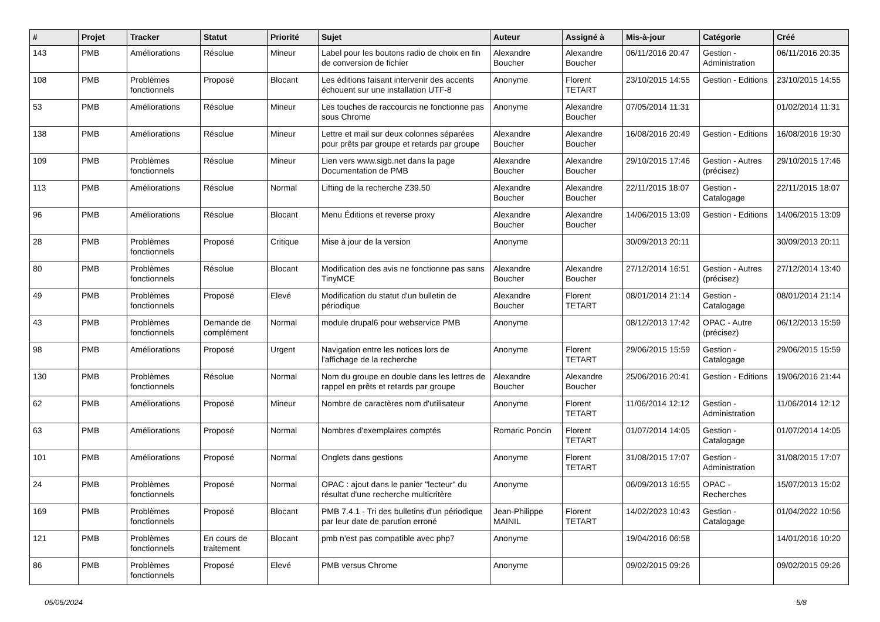| # | Projet | Tracker | Statut | Priorité | Sujet | Auteur | Assigné à | Mis-à-jour | Catégorie | Créé |
| --- | --- | --- | --- | --- | --- | --- | --- | --- | --- | --- |
| 143 | PMB | Améliorations | Résolue | Mineur | Label pour les boutons radio de choix en fin de conversion de fichier | Alexandre Boucher | Alexandre Boucher | 06/11/2016 20:47 | Gestion - Administration | 06/11/2016 20:35 |
| 108 | PMB | Problèmes fonctionnels | Proposé | Blocant | Les éditions faisant intervenir des accents échouent sur une installation UTF-8 | Anonyme | Florent TETART | 23/10/2015 14:55 | Gestion - Editions | 23/10/2015 14:55 |
| 53 | PMB | Améliorations | Résolue | Mineur | Les touches de raccourcis ne fonctionne pas sous Chrome | Anonyme | Alexandre Boucher | 07/05/2014 11:31 | | 01/02/2014 11:31 |
| 138 | PMB | Améliorations | Résolue | Mineur | Lettre et mail sur deux colonnes séparées pour prêts par groupe et retards par groupe | Alexandre Boucher | Alexandre Boucher | 16/08/2016 20:49 | Gestion - Editions | 16/08/2016 19:30 |
| 109 | PMB | Problèmes fonctionnels | Résolue | Mineur | Lien vers www.sigb.net dans la page Documentation de PMB | Alexandre Boucher | Alexandre Boucher | 29/10/2015 17:46 | Gestion - Autres (précisez) | 29/10/2015 17:46 |
| 113 | PMB | Améliorations | Résolue | Normal | Lifting de la recherche Z39.50 | Alexandre Boucher | Alexandre Boucher | 22/11/2015 18:07 | Gestion - Catalogage | 22/11/2015 18:07 |
| 96 | PMB | Améliorations | Résolue | Blocant | Menu Éditions et reverse proxy | Alexandre Boucher | Alexandre Boucher | 14/06/2015 13:09 | Gestion - Editions | 14/06/2015 13:09 |
| 28 | PMB | Problèmes fonctionnels | Proposé | Critique | Mise à jour de la version | Anonyme | | 30/09/2013 20:11 | | 30/09/2013 20:11 |
| 80 | PMB | Problèmes fonctionnels | Résolue | Blocant | Modification des avis ne fonctionne pas sans TinyMCE | Alexandre Boucher | Alexandre Boucher | 27/12/2014 16:51 | Gestion - Autres (précisez) | 27/12/2014 13:40 |
| 49 | PMB | Problèmes fonctionnels | Proposé | Elevé | Modification du statut d'un bulletin de périodique | Alexandre Boucher | Florent TETART | 08/01/2014 21:14 | Gestion - Catalogage | 08/01/2014 21:14 |
| 43 | PMB | Problèmes fonctionnels | Demande de complément | Normal | module drupal6 pour webservice PMB | Anonyme | | 08/12/2013 17:42 | OPAC - Autre (précisez) | 06/12/2013 15:59 |
| 98 | PMB | Améliorations | Proposé | Urgent | Navigation entre les notices lors de l'affichage de la recherche | Anonyme | Florent TETART | 29/06/2015 15:59 | Gestion - Catalogage | 29/06/2015 15:59 |
| 130 | PMB | Problèmes fonctionnels | Résolue | Normal | Nom du groupe en double dans les lettres de rappel en prêts et retards par groupe | Alexandre Boucher | Alexandre Boucher | 25/06/2016 20:41 | Gestion - Editions | 19/06/2016 21:44 |
| 62 | PMB | Améliorations | Proposé | Mineur | Nombre de caractères nom d'utilisateur | Anonyme | Florent TETART | 11/06/2014 12:12 | Gestion - Administration | 11/06/2014 12:12 |
| 63 | PMB | Améliorations | Proposé | Normal | Nombres d'exemplaires comptés | Romaric Poncin | Florent TETART | 01/07/2014 14:05 | Gestion - Catalogage | 01/07/2014 14:05 |
| 101 | PMB | Améliorations | Proposé | Normal | Onglets dans gestions | Anonyme | Florent TETART | 31/08/2015 17:07 | Gestion - Administration | 31/08/2015 17:07 |
| 24 | PMB | Problèmes fonctionnels | Proposé | Normal | OPAC : ajout dans le panier "lecteur" du résultat d'une recherche multicritère | Anonyme | | 06/09/2013 16:55 | OPAC - Recherches | 15/07/2013 15:02 |
| 169 | PMB | Problèmes fonctionnels | Proposé | Blocant | PMB 7.4.1 - Tri des bulletins d'un périodique par leur date de parution erroné | Jean-Philippe MAINIL | Florent TETART | 14/02/2023 10:43 | Gestion - Catalogage | 01/04/2022 10:56 |
| 121 | PMB | Problèmes fonctionnels | En cours de traitement | Blocant | pmb n'est pas compatible avec php7 | Anonyme | | 19/04/2016 06:58 | | 14/01/2016 10:20 |
| 86 | PMB | Problèmes fonctionnels | Proposé | Elevé | PMB versus Chrome | Anonyme | | 09/02/2015 09:26 | | 09/02/2015 09:26 |
05/05/2024 5/8